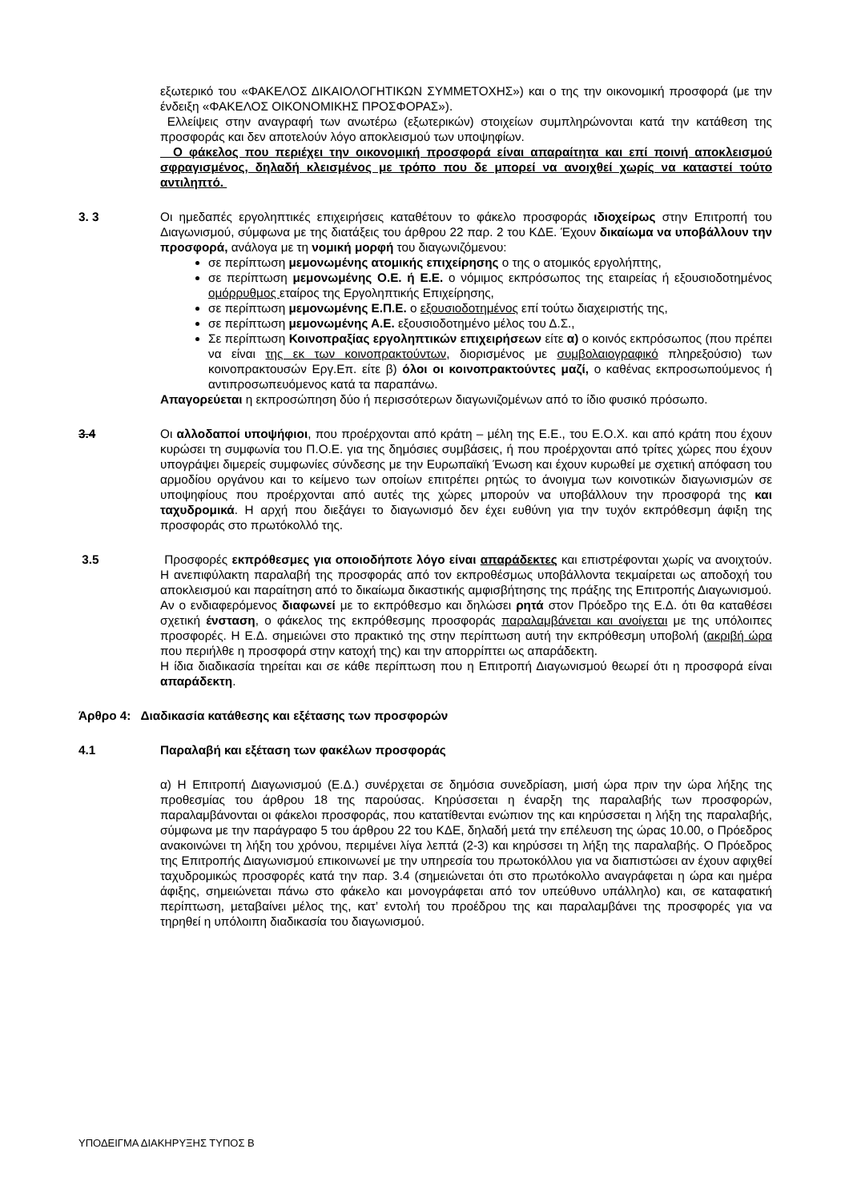εξωτερικό του «ΦΑΚΕΛΟΣ ΔΙΚΑΙΟΛΟΓΗΤΙΚΩΝ ΣΥΜΜΕΤΟΧΗΣ») και ο της την οικονομική προσφορά (με την ένδειξη «ΦΑΚΕΛΟΣ ΟΙΚΟΝΟΜΙΚΗΣ ΠΡΟΣΦΟΡΑΣ»).
Ελλείψεις στην αναγραφή των ανωτέρω (εξωτερικών) στοιχείων συμπληρώνονται κατά την κατάθεση της προσφοράς και δεν αποτελούν λόγο αποκλεισμού των υποψηφίων.
Ο φάκελος που περιέχει την οικονομική προσφορά είναι απαραίτητα και επί ποινή αποκλεισμού σφραγισμένος, δηλαδή κλεισμένος με τρόπο που δε μπορεί να ανοιχθεί χωρίς να καταστεί τούτο αντιληπτό.
3. 3 Οι ημεδαπές εργοληπτικές επιχειρήσεις καταθέτουν το φάκελο προσφοράς ιδιοχείρως στην Επιτροπή του Διαγωνισμού, σύμφωνα με της διατάξεις του άρθρου 22 παρ. 2 του ΚΔΕ. Έχουν δικαίωμα να υποβάλλουν την προσφορά, ανάλογα με τη νομική μορφή του διαγωνιζόμενου:
σε περίπτωση μεμονωμένης ατομικής επιχείρησης ο της ο ατομικός εργολήπτης,
σε περίπτωση μεμονωμένης Ο.Ε. ή Ε.Ε. ο νόμιμος εκπρόσωπος της εταιρείας ή εξουσιοδοτημένος ομόρρυθμος εταίρος της Εργοληπτικής Επιχείρησης,
σε περίπτωση μεμονωμένης Ε.Π.Ε. ο εξουσιοδοτημένος επί τούτω διαχειριστής της,
σε περίπτωση μεμονωμένης Α.Ε. εξουσιοδοτημένο μέλος του Δ.Σ.,
Σε περίπτωση Κοινοπραξίας εργοληπτικών επιχειρήσεων είτε α) ο κοινός εκπρόσωπος (που πρέπει να είναι της εκ των κοινοπρακτούντων, διορισμένος με συμβολαιογραφικό πληρεξούσιο) των κοινοπρακτουσών Εργ.Επ. είτε β) όλοι οι κοινοπρακτούντες μαζί, ο καθένας εκπροσωπούμενος ή αντιπροσωπευόμενος κατά τα παραπάνω.
Απαγορεύεται η εκπροσώπηση δύο ή περισσότερων διαγωνιζομένων από το ίδιο φυσικό πρόσωπο.
3.4 Οι αλλοδαποί υποψήφιοι, που προέρχονται από κράτη – μέλη της Ε.Ε., του Ε.Ο.Χ. και από κράτη που έχουν κυρώσει τη συμφωνία του Π.Ο.Ε. για της δημόσιες συμβάσεις, ή που προέρχονται από τρίτες χώρες που έχουν υπογράψει διμερείς συμφωνίες σύνδεσης με την Ευρωπαϊκή Ένωση και έχουν κυρωθεί με σχετική απόφαση του αρμοδίου οργάνου και το κείμενο των οποίων επιτρέπει ρητώς το άνοιγμα των κοινοτικών διαγωνισμών σε υποψηφίους που προέρχονται από αυτές της χώρες μπορούν να υποβάλλουν την προσφορά της και ταχυδρομικά. Η αρχή που διεξάγει το διαγωνισμό δεν έχει ευθύνη για την τυχόν εκπρόθεσμη άφιξη της προσφοράς στο πρωτόκολλό της.
3.5 Προσφορές εκπρόθεσμες για οποιοδήποτε λόγο είναι απαράδεκτες και επιστρέφονται χωρίς να ανοιχτούν. Η ανεπιφύλακτη παραλαβή της προσφοράς από τον εκπροθέσμως υποβάλλοντα τεκμαίρεται ως αποδοχή του αποκλεισμού και παραίτηση από το δικαίωμα δικαστικής αμφισβήτησης της πράξης της Επιτροπής Διαγωνισμού.
Αν ο ενδιαφερόμενος διαφωνεί με το εκπρόθεσμο και δηλώσει ρητά στον Πρόεδρο της Ε.Δ. ότι θα καταθέσει σχετική ένσταση, ο φάκελος της εκπρόθεσμης προσφοράς παραλαμβάνεται και ανοίγεται με της υπόλοιπες προσφορές. Η Ε.Δ. σημειώνει στο πρακτικό της στην περίπτωση αυτή την εκπρόθεσμη υποβολή (ακριβή ώρα που περιήλθε η προσφορά στην κατοχή της) και την απορρίπτει ως απαράδεκτη.
Η ίδια διαδικασία τηρείται και σε κάθε περίπτωση που η Επιτροπή Διαγωνισμού θεωρεί ότι η προσφορά είναι απαράδεκτη.
Άρθρο 4: Διαδικασία κατάθεσης και εξέτασης των προσφορών
4.1 Παραλαβή και εξέταση των φακέλων προσφοράς
α) Η Επιτροπή Διαγωνισμού (Ε.Δ.) συνέρχεται σε δημόσια συνεδρίαση, μισή ώρα πριν την ώρα λήξης της προθεσμίας του άρθρου 18 της παρούσας. Κηρύσσεται η έναρξη της παραλαβής των προσφορών, παραλαμβάνονται οι φάκελοι προσφοράς, που κατατίθενται ενώπιον της και κηρύσσεται η λήξη της παραλαβής, σύμφωνα με την παράγραφο 5 του άρθρου 22 του ΚΔΕ, δηλαδή μετά την επέλευση της ώρας 10.00, ο Πρόεδρος ανακοινώνει τη λήξη του χρόνου, περιμένει λίγα λεπτά (2-3) και κηρύσσει τη λήξη της παραλαβής. Ο Πρόεδρος της Επιτροπής Διαγωνισμού επικοινωνεί με την υπηρεσία του πρωτοκόλλου για να διαπιστώσει αν έχουν αφιχθεί ταχυδρομικώς προσφορές κατά την παρ. 3.4 (σημειώνεται ότι στο πρωτόκολλο αναγράφεται η ώρα και ημέρα άφιξης, σημειώνεται πάνω στο φάκελο και μονογράφεται από τον υπεύθυνο υπάλληλο) και, σε καταφατική περίπτωση, μεταβαίνει μέλος της, κατ’ εντολή του προέδρου της και παραλαμβάνει της προσφορές για να τηρηθεί η υπόλοιπη διαδικασία του διαγωνισμού.
ΥΠΟΔΕΙΓΜΑ ΔΙΑΚΗΡΥΞΗΣ ΤΥΠΟΣ Β